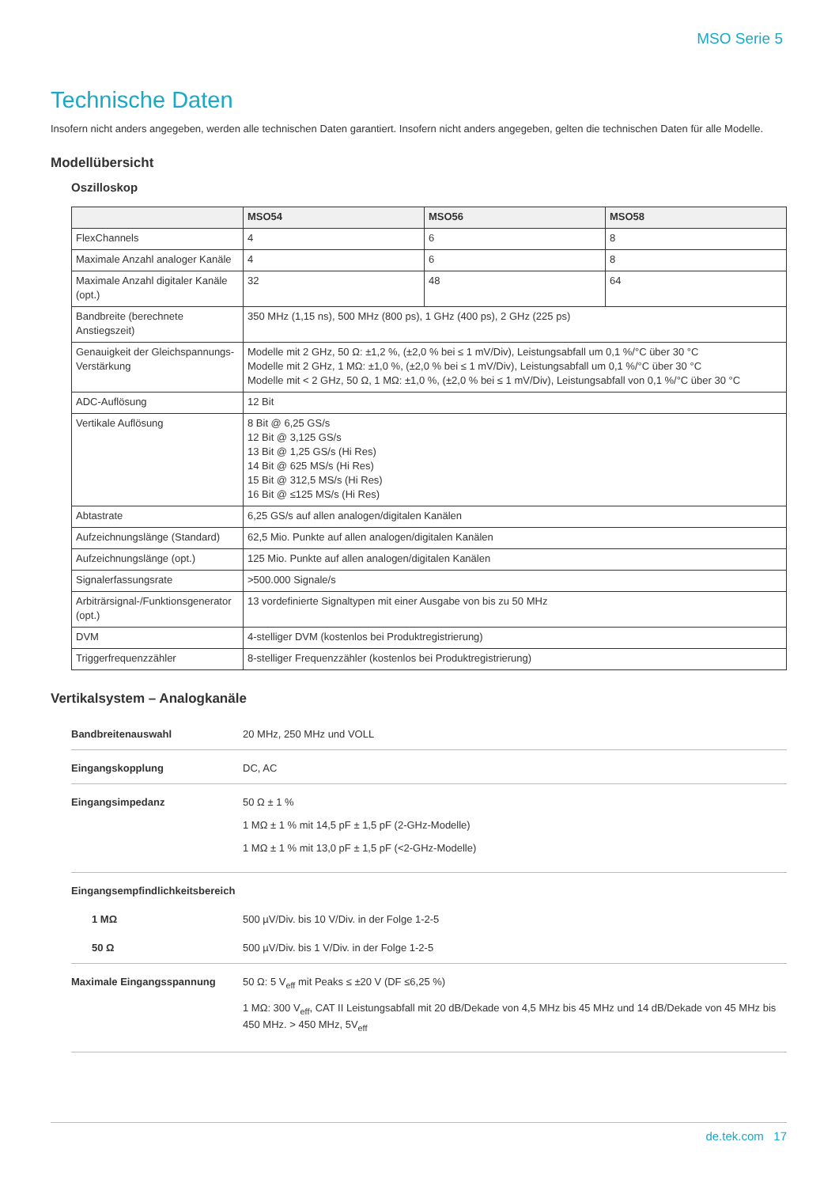MSO Serie 5
Technische Daten
Insofern nicht anders angegeben, werden alle technischen Daten garantiert. Insofern nicht anders angegeben, gelten die technischen Daten für alle Modelle.
Modellübersicht
Oszilloskop
| | MSO54 | MSO56 | MSO58 |
| --- | --- | --- | --- |
| FlexChannels | 4 | 6 | 8 |
| Maximale Anzahl analoger Kanäle | 4 | 6 | 8 |
| Maximale Anzahl digitaler Kanäle (opt.) | 32 | 48 | 64 |
| Bandbreite (berechnete Anstiegszeit) | 350 MHz (1,15 ns), 500 MHz (800 ps), 1 GHz (400 ps), 2 GHz (225 ps) | | |
| Genauigkeit der Gleichspannungs-Verstärkung | Modelle mit 2 GHz, 50 Ω: ±1,2 %, (±2,0 % bei ≤ 1 mV/Div), Leistungsabfall um 0,1 %/°C über 30 °C Modelle mit 2 GHz, 1 MΩ: ±1,0 %, (±2,0 % bei ≤ 1 mV/Div), Leistungsabfall um 0,1 %/°C über 30 °C Modelle mit < 2 GHz, 50 Ω, 1 MΩ: ±1,0 %, (±2,0 % bei ≤ 1 mV/Div), Leistungsabfall von 0,1 %/°C über 30 °C | | |
| ADC-Auflösung | 12 Bit | | |
| Vertikale Auflösung | 8 Bit @ 6,25 GS/s 12 Bit @ 3,125 GS/s 13 Bit @ 1,25 GS/s (Hi Res) 14 Bit @ 625 MS/s (Hi Res) 15 Bit @ 312,5 MS/s (Hi Res) 16 Bit @ ≤125 MS/s (Hi Res) | | |
| Abtastrate | 6,25 GS/s auf allen analogen/digitalen Kanälen | | |
| Aufzeichnungslänge (Standard) | 62,5 Mio. Punkte auf allen analogen/digitalen Kanälen | | |
| Aufzeichnungslänge (opt.) | 125 Mio. Punkte auf allen analogen/digitalen Kanälen | | |
| Signalerfassungsrate | >500.000 Signale/s | | |
| Arbiträrsignal-/Funktionsgenerator (opt.) | 13 vordefinierte Signaltypen mit einer Ausgabe von bis zu 50 MHz | | |
| DVM | 4-stelliger DVM (kostenlos bei Produktregistrierung) | | |
| Triggerfrequenzzähler | 8-stelliger Frequenzzähler (kostenlos bei Produktregistrierung) | | |
Vertikalsystem – Analogkanäle
| Bandbreitenauswahl | 20 MHz, 250 MHz und VOLL |
| Eingangskopplung | DC, AC |
| Eingangsimpedanz | 50 Ω ± 1 % 1 MΩ ± 1 % mit 14,5 pF ± 1,5 pF (2-GHz-Modelle) 1 MΩ ± 1 % mit 13,0 pF ± 1,5 pF (<2-GHz-Modelle) |
| Eingangsempfindlichkeitsbereich 1 MΩ 50 Ω | 500 µV/Div. bis 10 V/Div. in der Folge 1-2-5 500 µV/Div. bis 1 V/Div. in der Folge 1-2-5 |
| Maximale Eingangsspannung | 50 Ω: 5 V<sub>eff</sub> mit Peaks ≤ ±20 V (DF ≤6,25 %) 1 MΩ: 300 V<sub>eff</sub>, CAT II Leistungsabfall mit 20 dB/Dekade von 4,5 MHz bis 45 MHz und 14 dB/Dekade von 45 MHz bis 450 MHz. > 450 MHz, 5V<sub>eff</sub> |
de.tek.com 17